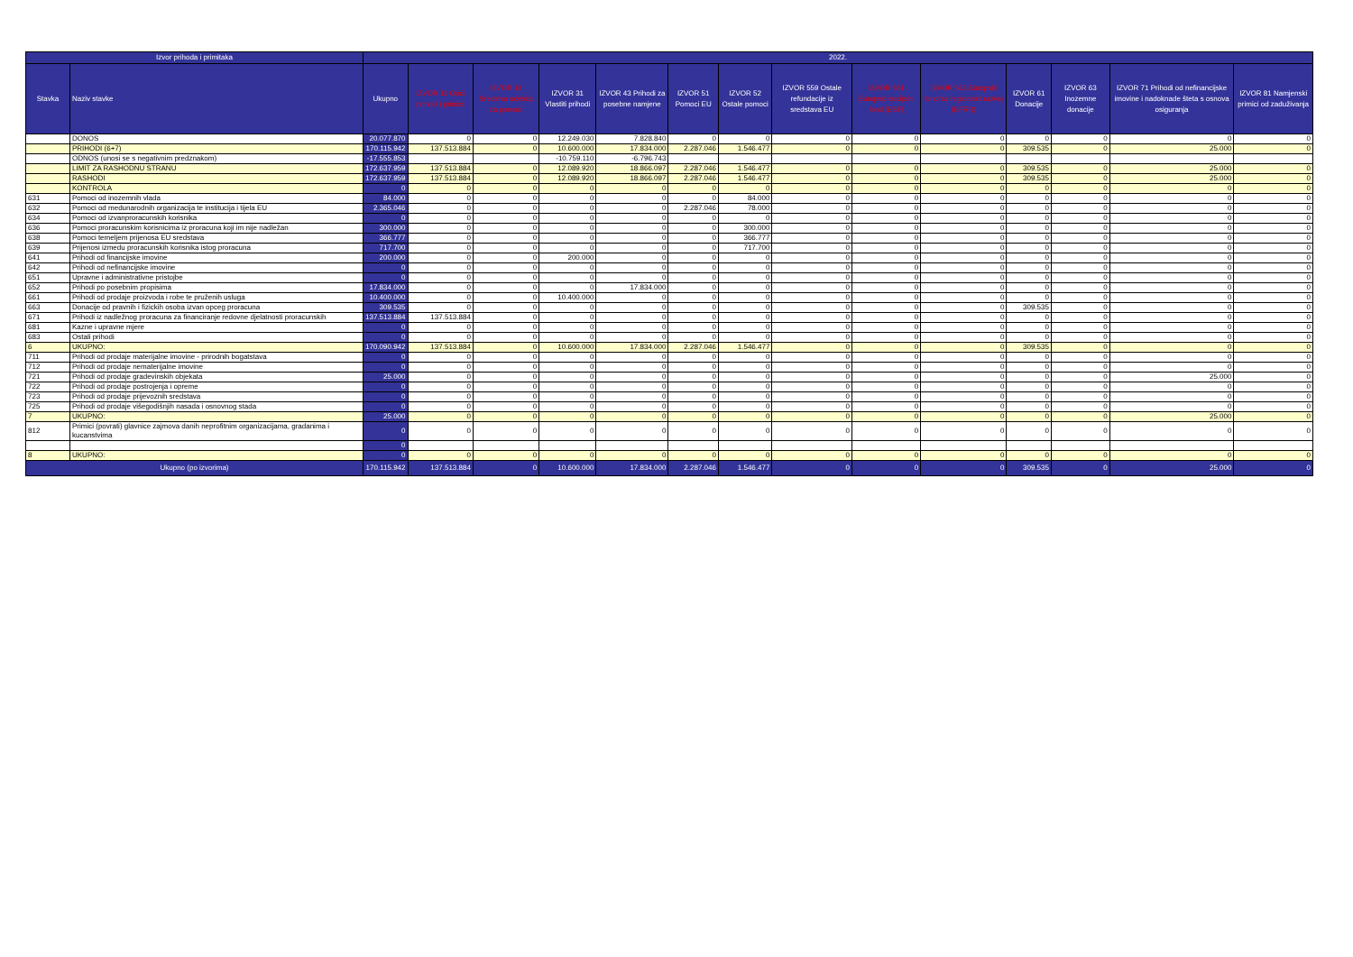| Izvor prihoda i primitaka | | 2022. | | | | | | | | | | | | | |
| --- | --- | --- | --- | --- | --- | --- | --- | --- | --- | --- | --- | --- | --- | --- | --- |
| Stavka | Naziv stavke | Ukupno | IZVOR 11 Opći prihodi i primici | IZVOR 12 Sredstva učešća za pomoći | IZVOR 31 Vlastiti prihodi | IZVOR 43 Prihodi za posebne namjene | IZVOR 51 Pomoci EU | IZVOR 52 Ostale pomoci | IZVOR 559 Ostale refundacije iz sredstava EU | IZVOR 561 Europski socijalni fond (ESF) | IZVOR 563 Europski fond za regionalni razvoj (EFRR) | IZVOR 61 Donacije | IZVOR 63 Inozemne donacije | IZVOR 71 Prihodi od nefinancijske imovine i nadoknade šteta s osnova osiguranja | IZVOR 81 Namjenski primici od zaduživanja |
| | DONOS | 20.077.870 | 0 | 0 | 12.249.030 | 7.828.840 | 0 | 0 | 0 | 0 | 0 | 0 | 0 | 0 | 0 |
| | PRIHODI (6+7) | 170.115.942 | 137.513.884 | 0 | 10.600.000 | 17.834.000 | 2.287.046 | 1.546.477 | 0 | 0 | 0 | 309.535 | 0 | 25.000 | 0 |
| | ODNOS (unosi se s negativnim predznakom) | -17.555.853 | | | -10.759.110 | -6.796.743 | | | | | | | | | |
| | LIMIT ZA RASHODNU STRANU | 172.637.959 | 137.513.884 | 0 | 12.089.920 | 18.866.097 | 2.287.046 | 1.546.477 | 0 | 0 | 0 | 309.535 | 0 | 25.000 | 0 |
| | RASHODI | 172.637.959 | 137.513.884 | 0 | 12.089.920 | 18.866.097 | 2.287.046 | 1.546.477 | 0 | 0 | 0 | 309.535 | 0 | 25.000 | 0 |
| | KONTROLA | 0 | 0 | 0 | 0 | 0 | 0 | 0 | 0 | 0 | 0 | 0 | 0 | 0 | 0 |
| 631 | Pomoci od inozemnih vlada | 84.000 | 0 | 0 | 0 | 0 | 0 | 84.000 | 0 | 0 | 0 | 0 | 0 | 0 | 0 |
| 632 | Pomoci od medunarodnih organizacija te institucija i tijela EU | 2.365.046 | 0 | 0 | 0 | 0 | 2.287.046 | 78.000 | 0 | 0 | 0 | 0 | 0 | 0 | 0 |
| 634 | Pomoci od izvanproracunskih korisnika | 0 | 0 | 0 | 0 | 0 | 0 | 0 | 0 | 0 | 0 | 0 | 0 | 0 | 0 |
| 636 | Pomoci proracunskim korisnicima iz proracuna koji im nije nadležan | 300.000 | 0 | 0 | 0 | 0 | 0 | 300.000 | 0 | 0 | 0 | 0 | 0 | 0 | 0 |
| 638 | Pomoci temeljem prijenosa EU sredstava | 366.777 | 0 | 0 | 0 | 0 | 0 | 366.777 | 0 | 0 | 0 | 0 | 0 | 0 | 0 |
| 639 | Prijenosi izmedu proracunskih korisnika istog proracuna | 717.700 | 0 | 0 | 0 | 0 | 0 | 717.700 | 0 | 0 | 0 | 0 | 0 | 0 | 0 |
| 641 | Prihodi od financijske imovine | 200.000 | 0 | 0 | 200.000 | 0 | 0 | 0 | 0 | 0 | 0 | 0 | 0 | 0 | 0 |
| 642 | Prihodi od nefinancijske imovine | 0 | 0 | 0 | 0 | 0 | 0 | 0 | 0 | 0 | 0 | 0 | 0 | 0 | 0 |
| 651 | Upravne i administrativne pristojbe | 0 | 0 | 0 | 0 | 0 | 0 | 0 | 0 | 0 | 0 | 0 | 0 | 0 | 0 |
| 652 | Prihodi po posebnim propisima | 17.834.000 | 0 | 0 | 0 | 17.834.000 | 0 | 0 | 0 | 0 | 0 | 0 | 0 | 0 | 0 |
| 661 | Prihodi od prodaje proizvoda i robe te pruženih usluga | 10.400.000 | 0 | 0 | 10.400.000 | 0 | 0 | 0 | 0 | 0 | 0 | 0 | 0 | 0 | 0 |
| 663 | Donacije od pravnih i fizickih osoba izvan opceg proracuna | 309.535 | 0 | 0 | 0 | 0 | 0 | 0 | 0 | 0 | 0 | 309.535 | 0 | 0 | 0 |
| 671 | Prihodi iz nadležnog proracuna za financiranje redovne djelatnosti proracunskih | 137.513.884 | 137.513.884 | 0 | 0 | 0 | 0 | 0 | 0 | 0 | 0 | 0 | 0 | 0 | 0 |
| 681 | Kazne i upravne mjere | 0 | 0 | 0 | 0 | 0 | 0 | 0 | 0 | 0 | 0 | 0 | 0 | 0 | 0 |
| 683 | Ostali prihodi | 0 | 0 | 0 | 0 | 0 | 0 | 0 | 0 | 0 | 0 | 0 | 0 | 0 | 0 |
| 6 | UKUPNO: | 170.090.942 | 137.513.884 | 0 | 10.600.000 | 17.834.000 | 2.287.046 | 1.546.477 | 0 | 0 | 0 | 309.535 | 0 | 0 | 0 |
| 711 | Prihodi od prodaje materijalne imovine - prirodnih bogatstava | 0 | 0 | 0 | 0 | 0 | 0 | 0 | 0 | 0 | 0 | 0 | 0 | 0 | 0 |
| 712 | Prihodi od prodaje nematerijalne imovine | 0 | 0 | 0 | 0 | 0 | 0 | 0 | 0 | 0 | 0 | 0 | 0 | 0 | 0 |
| 721 | Prihodi od prodaje gradevinskih objekata | 25.000 | 0 | 0 | 0 | 0 | 0 | 0 | 0 | 0 | 0 | 0 | 0 | 25.000 | 0 |
| 722 | Prihodi od prodaje postrojenja i opreme | 0 | 0 | 0 | 0 | 0 | 0 | 0 | 0 | 0 | 0 | 0 | 0 | 0 | 0 |
| 723 | Prihodi od prodaje prijevoznih sredstava | 0 | 0 | 0 | 0 | 0 | 0 | 0 | 0 | 0 | 0 | 0 | 0 | 0 | 0 |
| 725 | Prihodi od prodaje višegodišnjih nasada i osnovnog stada | 0 | 0 | 0 | 0 | 0 | 0 | 0 | 0 | 0 | 0 | 0 | 0 | 0 | 0 |
| 7 | UKUPNO: | 25.000 | 0 | 0 | 0 | 0 | 0 | 0 | 0 | 0 | 0 | 0 | 0 | 25.000 | 0 |
| 812 | Primici (povrati) glavnice zajmova danih neprofitnim organizacijama, gradanima i kucanstvima | 0 | 0 | 0 | 0 | 0 | 0 | 0 | 0 | 0 | 0 | 0 | 0 | 0 | 0 |
| | | 0 | | | | | | | | | | | | | |
| 8 | UKUPNO: | 0 | 0 | 0 | 0 | 0 | 0 | 0 | 0 | 0 | 0 | 0 | 0 | 0 | 0 |
| Ukupno (po izvorima) | | 170.115.942 | 137.513.884 | 0 | 10.600.000 | 17.834.000 | 2.287.046 | 1.546.477 | 0 | 0 | 0 | 309.535 | 0 | 25.000 | 0 |